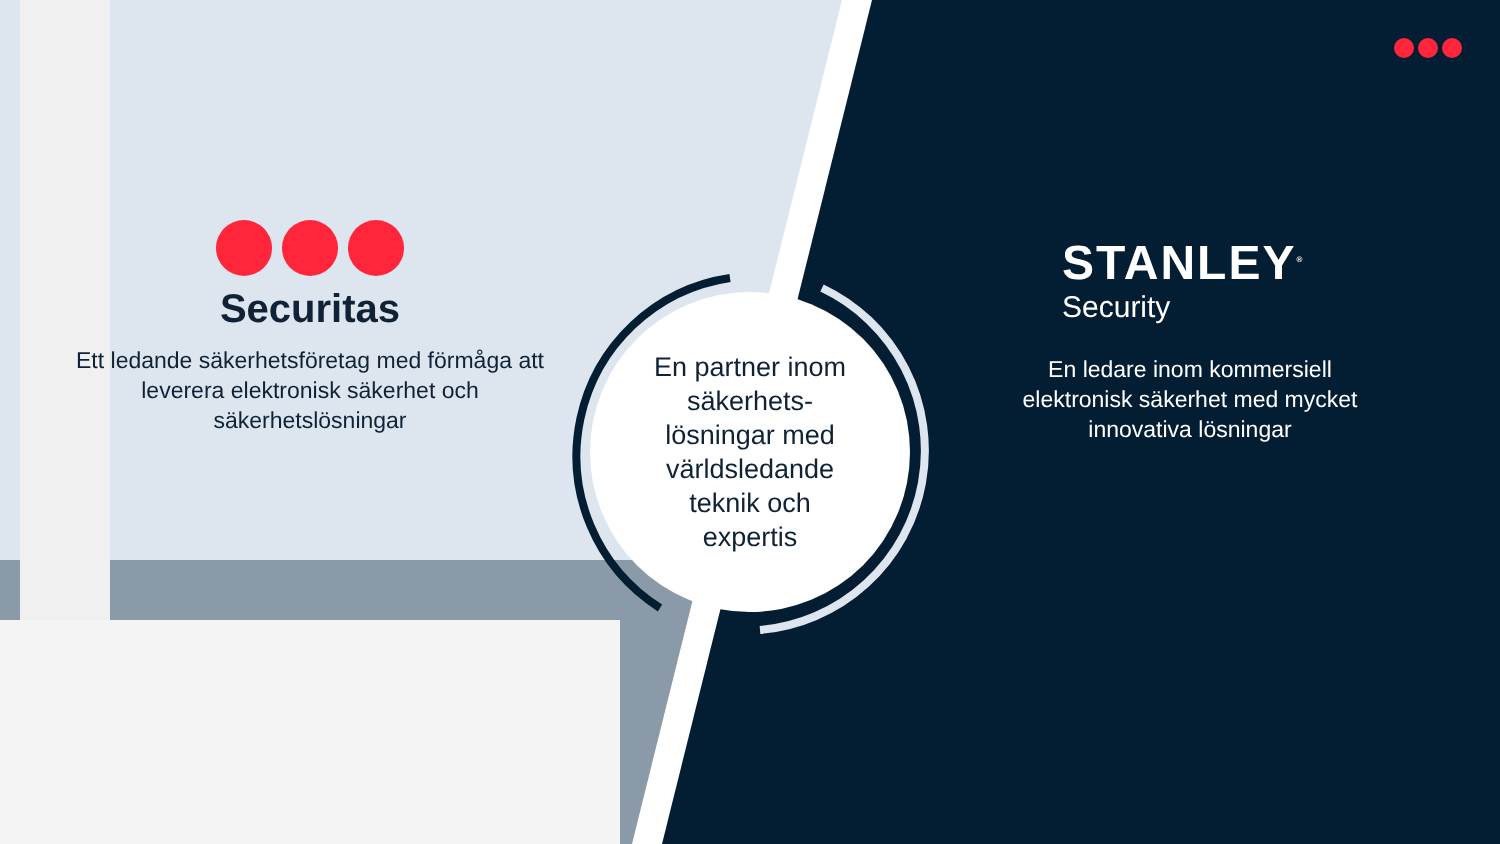Securitas
Ett ledande säkerhetsföretag med förmåga att leverera elektronisk säkerhet och säkerhetslösningar
En partner inom
säkerhets-
lösningar med
världsledande
teknik och
expertis
STANLEY<sup>®</sup>
Security
En ledare inom kommersiell elektronisk säkerhet med mycket innovativa lösningar